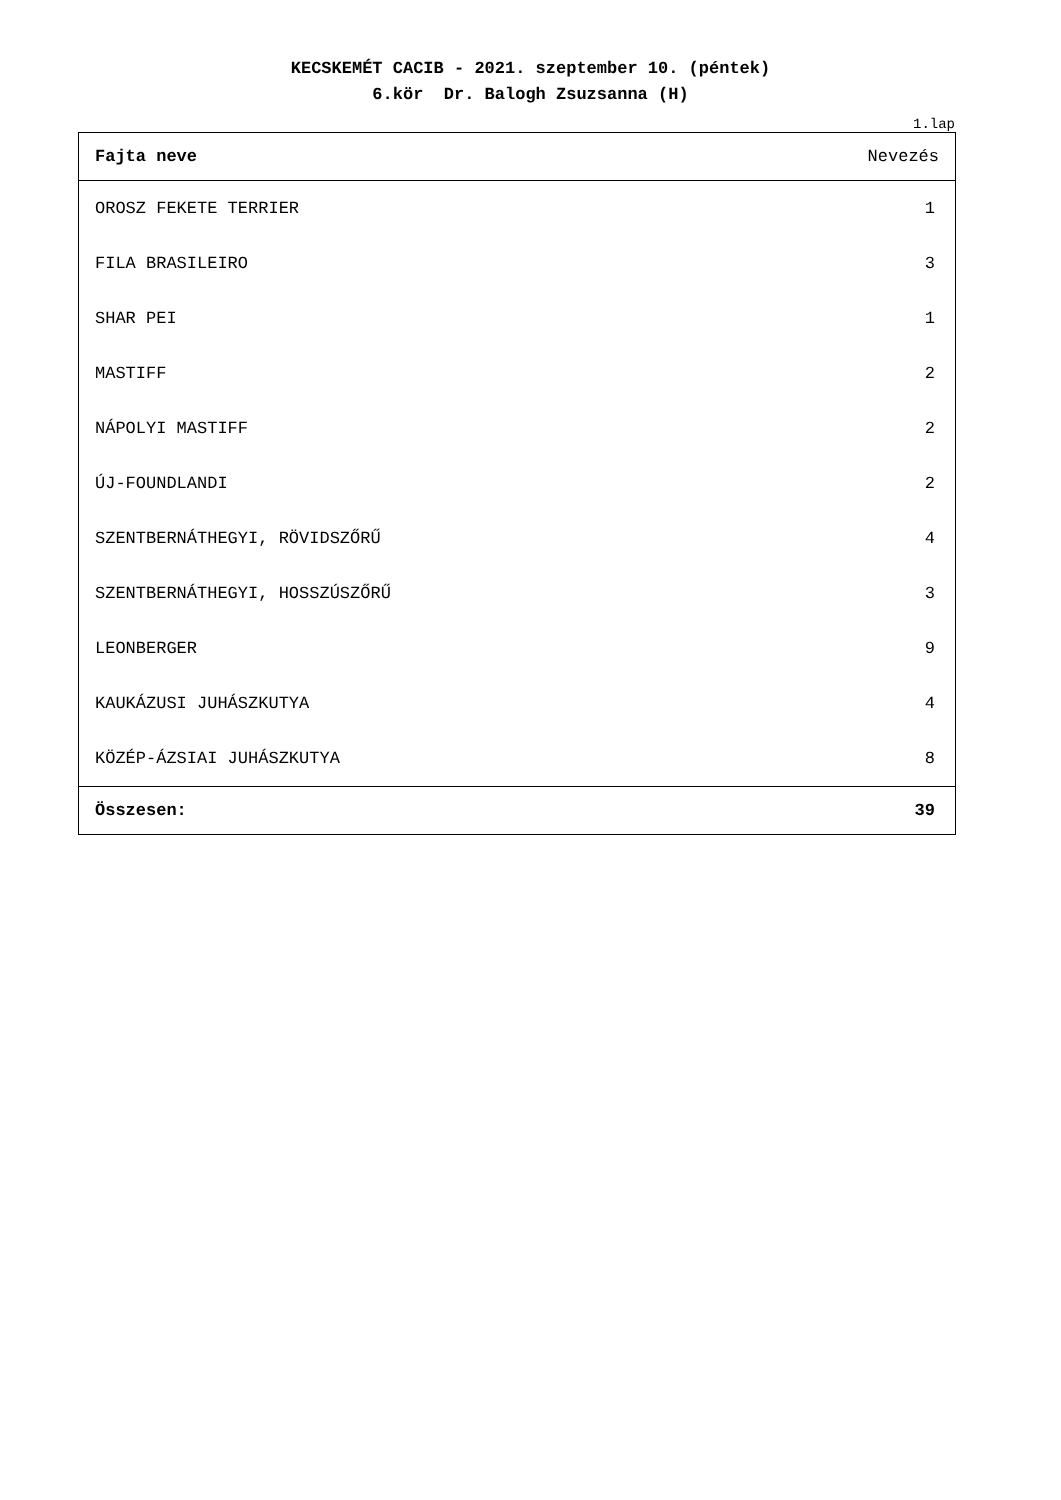KECSKEMÉT CACIB - 2021. szeptember 10. (péntek)
6.kör Dr. Balogh Zsuzsanna (H)
1.lap
| Fajta neve | Nevezés |
| --- | --- |
| OROSZ FEKETE TERRIER | 1 |
| FILA BRASILEIRO | 3 |
| SHAR PEI | 1 |
| MASTIFF | 2 |
| NÁPOLYI MASTIFF | 2 |
| ÚJ-FOUNDLANDI | 2 |
| SZENTBERNÁTHEGYI, RÖVIDSZŐRŰ | 4 |
| SZENTBERNÁTHEGYI, HOSSZÚSZŐRŰ | 3 |
| LEONBERGER | 9 |
| KAUKÁZUSI JUHÁSZKUTYA | 4 |
| KÖZÉP-ÁZSIAI JUHÁSZKUTYA | 8 |
| Összesen: | 39 |